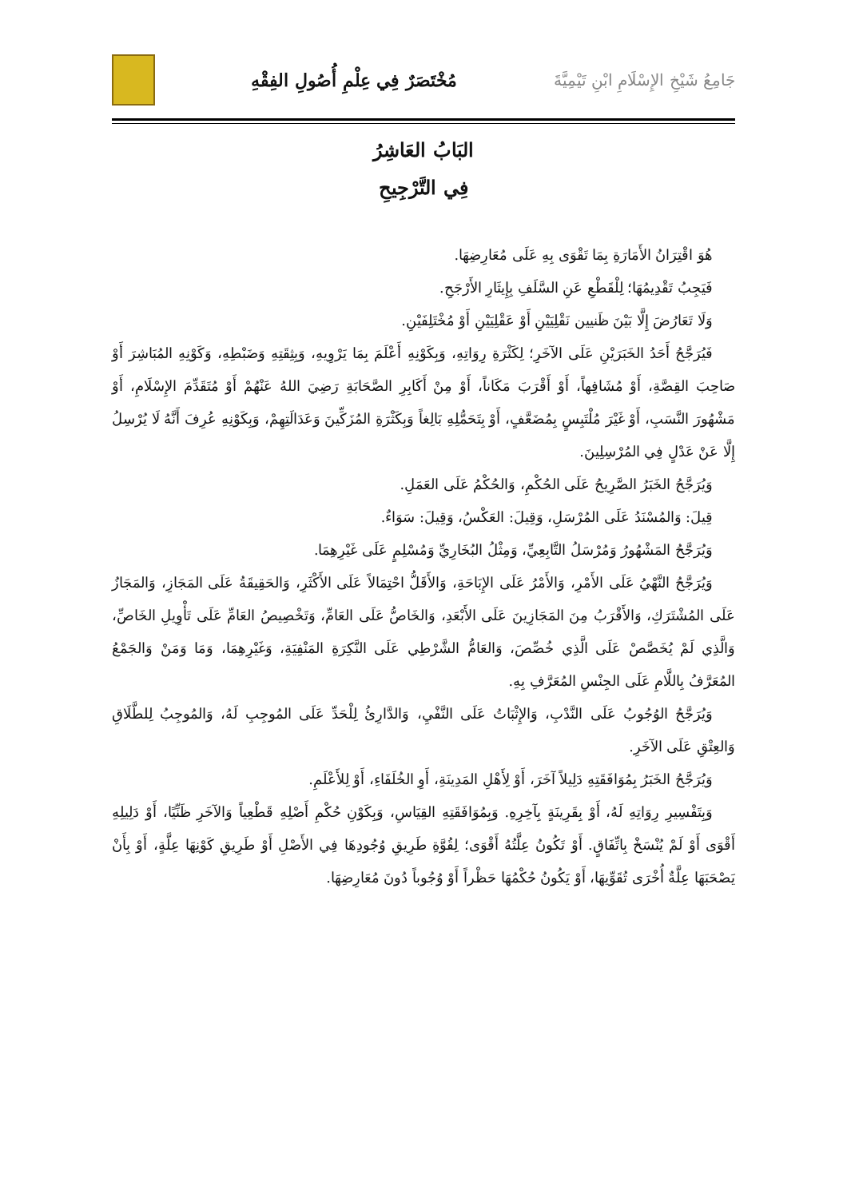جَامِعُ شَيْخِ الإِسْلَامِ ابْنِ تَيْمِيَّةَ
مُخْتَصَرٌ فِي عِلْمِ أُصُولِ الفِقْهِ
البَابُ العَاشِرُ
فِي التَّرْجِيحِ
هُوَ اقْتِرَانُ الأَمَارَةِ بِمَا تَقْوَى بِهِ عَلَى مُعَارِضِهَا.
فَيَجِبُ تَقْدِيمُهَا؛ لِلْقَطْعِ عَنِ السَّلَفِ بِإِيثَارِ الأَرْجَحِ.
وَلَا تَعَارُضَ إِلَّا بَيْنَ ظَنيين نَقْلِيَيْنِ أَوْ عَقْلِيَيْنِ أَوْ مُخْتَلِفَيْنِ.
فَيُرَجَّحُ أَحَدُ الخَبَرَيْنِ عَلَى الآخَرِ؛ لِكَثْرَةِ رِوَاتِهِ، وَبِكَوْنِهِ أَعْلَمَ بِمَا يَرْوِيهِ، وَبِثِقَتِهِ وَضَبْطِهِ، وَكَوْنِهِ المُبَاشِرَ أَوْ صَاحِبَ القِصَّةِ، أَوْ مُشَافِهاً، أَوْ أَقْرَبَ مَكَاناً، أَوْ مِنْ أَكَابِرِ الصَّحَابَةِ رَضِيَ اللهُ عَنْهُمْ أَوْ مُتَقَدِّمَ الإِسْلَامِ، أَوْ مَشْهُورَ النَّسَبِ، أَوْ غَيْرَ مُلْتَبِسٍ بِمُضَعَّفٍ، أَوْ بِتَحَمُّلِهِ بَالِغاً وَبِكَثْرَةِ المُزَكِّينَ وَعَدَالَتِهِمْ، وَبِكَوْنِهِ عُرِفَ أَنَّهُ لَا يُرْسِلُ إِلَّا عَنْ عَدْلٍ فِي المُرْسِلِينَ.
وَيُرَجَّحُ الخَبَرُ الصَّرِيحُ عَلَى الحُكْمِ، وَالحُكْمُ عَلَى العَمَلِ.
قِيلَ: وَالمُسْنَدُ عَلَى المُرْسَلِ، وَقِيلَ: العَكْسُ، وَقِيلَ: سَوَاءٌ.
وَيُرَجَّحُ المَشْهُورُ وَمُرْسَلُ التَّابِعِيِّ، وَمِثْلُ البُخَارِيِّ وَمُسْلِمٍ عَلَى غَيْرِهِمَا.
وَيُرَجَّحُ النَّهْيُ عَلَى الأَمْرِ، وَالأَمْرُ عَلَى الإِبَاحَةِ، وَالأَقَلُّ احْتِمَالاً عَلَى الأَكْثَرِ، وَالحَقِيقَةُ عَلَى المَجَازِ، وَالمَجَازُ عَلَى المُشْتَرَكِ، وَالأَقْرَبُ مِنَ المَجَازِينَ عَلَى الأَبْعَدِ، وَالخَاصُّ عَلَى العَامِّ، وَتَخْصِيصُ العَامِّ عَلَى تَأْوِيلِ الخَاصِّ، وَالَّذِي لَمْ يُخَصَّصْ عَلَى الَّذِي خُصِّصَ، وَالعَامُّ الشَّرْطِي عَلَى النَّكِرَةِ المَنْفِيَةِ، وَغَيْرِهِمَا، وَمَا وَمَنْ وَالجَمْعُ المُعَرَّفُ بِاللَّامِ عَلَى الجِنْسِ المُعَرَّفِ بِهِ.
وَيُرَجَّحُ الوُجُوبُ عَلَى النَّدْبِ، وَالإِثْبَاتُ عَلَى النَّفْيِ، وَالدَّارِئُ لِلْحَدِّ عَلَى المُوجِبِ لَهُ، وَالمُوجِبُ لِلطَّلَاقِ وَالعِتْقِ عَلَى الآخَرِ.
وَيُرَجَّحُ الخَبَرُ بِمُوَافَقَتِهِ دَلِيلاً آخَرَ، أَوْ لِأَهْلِ المَدِينَةِ، أَوِ الخُلَفَاءِ، أَوْ لِلأَعْلَمِ.
وَبِتَفْسِيرِ رِوَاتِهِ لَهُ، أَوْ بِقَرِينَةٍ بِآخِرِهِ. وَبِمُوَافَقَتِهِ القِيَاسِ، وَبِكَوْنِ حُكْمِ أَصْلِهِ قَطْعِياً وَالآخَرِ ظَنِّيًا، أَوْ دَلِيلِهِ أَقْوَى أَوْ لَمْ يُنْسَخْ بِاتِّفَاقٍ. أَوْ تَكُونُ عِلَّتُهُ أَقْوَى؛ لِقُوَّةِ طَرِيقِ وُجُودِهَا فِي الأَصْلِ أَوْ طَرِيقِ كَوْنِهَا عِلَّةٍ، أَوْ بِأَنْ يَصْحَبَهَا عِلَّةٌ أُخْرَى تُقَوِّيهَا، أَوْ يَكُونُ حُكْمُهَا حَظْراً أَوْ وُجُوباً دُونَ مُعَارِضِهَا.